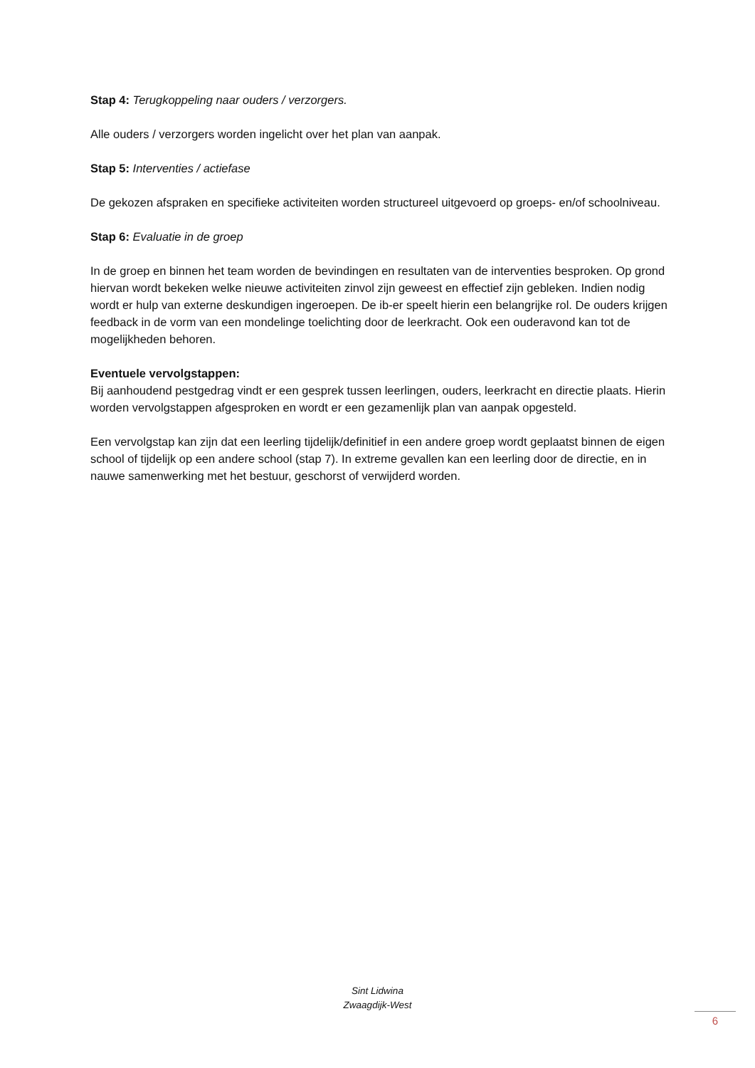Stap 4: Terugkoppeling naar ouders / verzorgers.
Alle ouders / verzorgers worden ingelicht over het plan van aanpak.
Stap 5: Interventies / actiefase
De gekozen afspraken en specifieke activiteiten worden structureel uitgevoerd op groeps- en/of schoolniveau.
Stap 6: Evaluatie in de groep
In de groep en binnen het team worden de bevindingen en resultaten van de interventies besproken. Op grond hiervan wordt bekeken welke nieuwe activiteiten zinvol zijn geweest en effectief zijn gebleken. Indien nodig wordt er hulp van externe deskundigen ingeroepen. De ib-er speelt hierin een belangrijke rol. De ouders krijgen feedback in de vorm van een mondelinge toelichting door de leerkracht. Ook een ouderavond kan tot de mogelijkheden behoren.
Eventuele vervolgstappen:
Bij aanhoudend pestgedrag vindt er een gesprek tussen leerlingen, ouders, leerkracht en directie plaats. Hierin worden vervolgstappen afgesproken en wordt er een gezamenlijk plan van aanpak opgesteld.
Een vervolgstap kan zijn dat een leerling tijdelijk/definitief in een andere groep wordt geplaatst binnen de eigen school of tijdelijk op een andere school (stap 7). In extreme gevallen kan een leerling door de directie, en in nauwe samenwerking met het bestuur, geschorst of verwijderd worden.
Sint Lidwina
Zwaagdijk-West
6